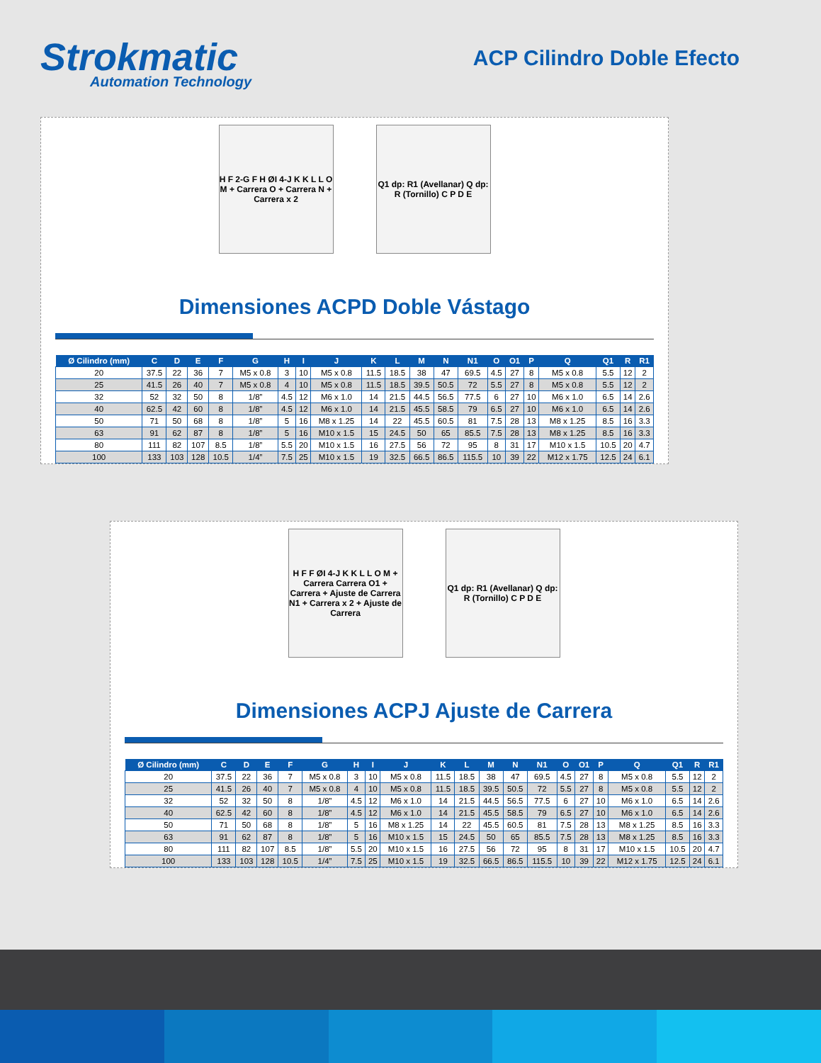Strokmatic
Automation Technology
ACP Cilindro Doble Efecto
H F 2-G F H ØI 4-J K K L L O M + Carrera O + Carrera N + Carrera x 2
Q1 dp: R1 (Avellanar) Q dp: R (Tornillo) C P D E
Dimensiones ACPD Doble Vástago
| Ø Cilindro (mm) | C | D | E | F | G | H | I | J | K | L | M | N | N1 | O | O1 | P | Q | Q1 | R | R1 |
| --- | --- | --- | --- | --- | --- | --- | --- | --- | --- | --- | --- | --- | --- | --- | --- | --- | --- | --- | --- | --- |
| 20 | 37.5 | 22 | 36 | 7 | M5 x 0.8 | 3 | 10 | M5 x 0.8 | 11.5 | 18.5 | 38 | 47 | 69.5 | 4.5 | 27 | 8 | M5 x 0.8 | 5.5 | 12 | 2 |
| 25 | 41.5 | 26 | 40 | 7 | M5 x 0.8 | 4 | 10 | M5 x 0.8 | 11.5 | 18.5 | 39.5 | 50.5 | 72 | 5.5 | 27 | 8 | M5 x 0.8 | 5.5 | 12 | 2 |
| 32 | 52 | 32 | 50 | 8 | 1/8” | 4.5 | 12 | M6 x 1.0 | 14 | 21.5 | 44.5 | 56.5 | 77.5 | 6 | 27 | 10 | M6 x 1.0 | 6.5 | 14 | 2.6 |
| 40 | 62.5 | 42 | 60 | 8 | 1/8” | 4.5 | 12 | M6 x 1.0 | 14 | 21.5 | 45.5 | 58.5 | 79 | 6.5 | 27 | 10 | M6 x 1.0 | 6.5 | 14 | 2.6 |
| 50 | 71 | 50 | 68 | 8 | 1/8” | 5 | 16 | M8 x 1.25 | 14 | 22 | 45.5 | 60.5 | 81 | 7.5 | 28 | 13 | M8 x 1.25 | 8.5 | 16 | 3.3 |
| 63 | 91 | 62 | 87 | 8 | 1/8” | 5 | 16 | M10 x 1.5 | 15 | 24.5 | 50 | 65 | 85.5 | 7.5 | 28 | 13 | M8 x 1.25 | 8.5 | 16 | 3.3 |
| 80 | 111 | 82 | 107 | 8.5 | 1/8” | 5.5 | 20 | M10 x 1.5 | 16 | 27.5 | 56 | 72 | 95 | 8 | 31 | 17 | M10 x 1.5 | 10.5 | 20 | 4.7 |
| 100 | 133 | 103 | 128 | 10.5 | 1/4” | 7.5 | 25 | M10 x 1.5 | 19 | 32.5 | 66.5 | 86.5 | 115.5 | 10 | 39 | 22 | M12 x 1.75 | 12.5 | 24 | 6.1 |
H F F ØI 4-J K K L L O M + Carrera Carrera O1 + Carrera + Ajuste de Carrera N1 + Carrera x 2 + Ajuste de Carrera
Q1 dp: R1 (Avellanar) Q dp: R (Tornillo) C P D E
Dimensiones ACPJ Ajuste de Carrera
| Ø Cilindro (mm) | C | D | E | F | G | H | I | J | K | L | M | N | N1 | O | O1 | P | Q | Q1 | R | R1 |
| --- | --- | --- | --- | --- | --- | --- | --- | --- | --- | --- | --- | --- | --- | --- | --- | --- | --- | --- | --- | --- |
| 20 | 37.5 | 22 | 36 | 7 | M5 x 0.8 | 3 | 10 | M5 x 0.8 | 11.5 | 18.5 | 38 | 47 | 69.5 | 4.5 | 27 | 8 | M5 x 0.8 | 5.5 | 12 | 2 |
| 25 | 41.5 | 26 | 40 | 7 | M5 x 0.8 | 4 | 10 | M5 x 0.8 | 11.5 | 18.5 | 39.5 | 50.5 | 72 | 5.5 | 27 | 8 | M5 x 0.8 | 5.5 | 12 | 2 |
| 32 | 52 | 32 | 50 | 8 | 1/8” | 4.5 | 12 | M6 x 1.0 | 14 | 21.5 | 44.5 | 56.5 | 77.5 | 6 | 27 | 10 | M6 x 1.0 | 6.5 | 14 | 2.6 |
| 40 | 62.5 | 42 | 60 | 8 | 1/8” | 4.5 | 12 | M6 x 1.0 | 14 | 21.5 | 45.5 | 58.5 | 79 | 6.5 | 27 | 10 | M6 x 1.0 | 6.5 | 14 | 2.6 |
| 50 | 71 | 50 | 68 | 8 | 1/8” | 5 | 16 | M8 x 1.25 | 14 | 22 | 45.5 | 60.5 | 81 | 7.5 | 28 | 13 | M8 x 1.25 | 8.5 | 16 | 3.3 |
| 63 | 91 | 62 | 87 | 8 | 1/8” | 5 | 16 | M10 x 1.5 | 15 | 24.5 | 50 | 65 | 85.5 | 7.5 | 28 | 13 | M8 x 1.25 | 8.5 | 16 | 3.3 |
| 80 | 111 | 82 | 107 | 8.5 | 1/8” | 5.5 | 20 | M10 x 1.5 | 16 | 27.5 | 56 | 72 | 95 | 8 | 31 | 17 | M10 x 1.5 | 10.5 | 20 | 4.7 |
| 100 | 133 | 103 | 128 | 10.5 | 1/4” | 7.5 | 25 | M10 x 1.5 | 19 | 32.5 | 66.5 | 86.5 | 115.5 | 10 | 39 | 22 | M12 x 1.75 | 12.5 | 24 | 6.1 |